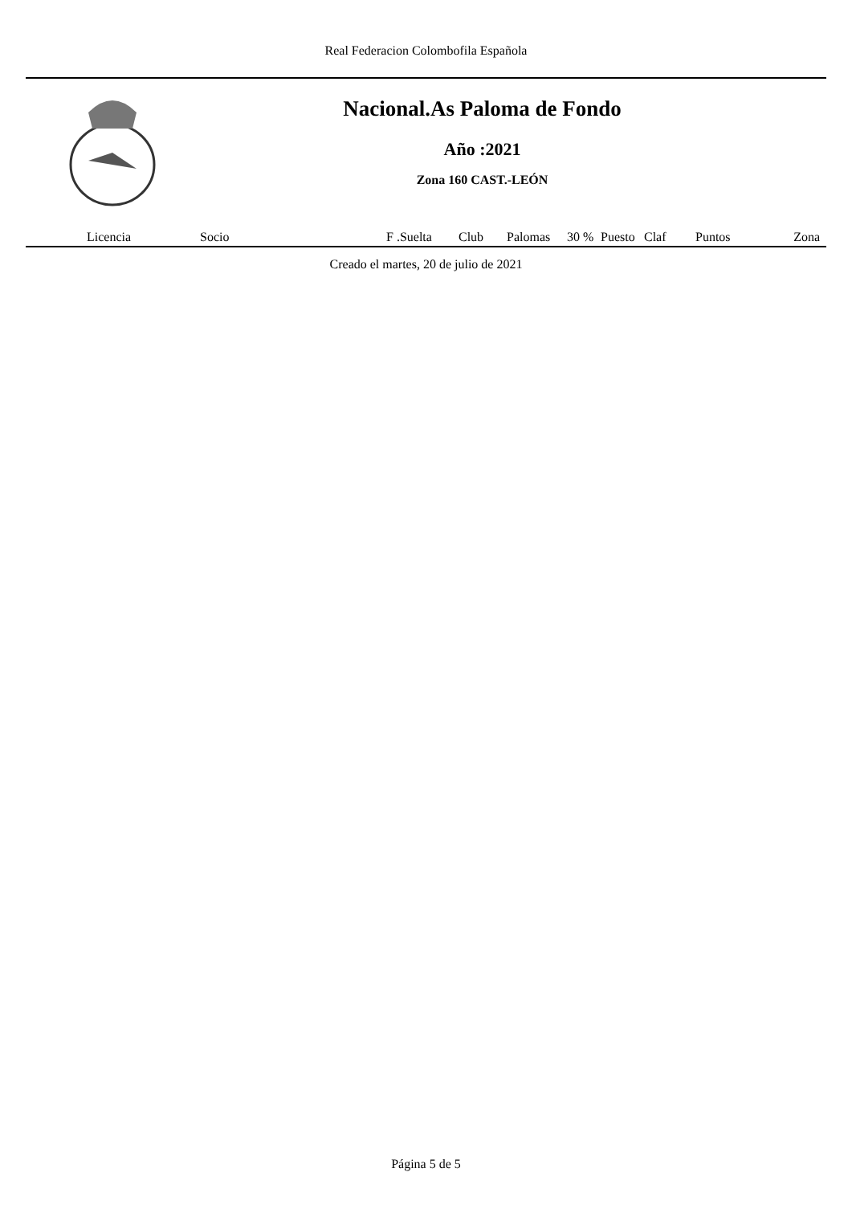Real Federacion Colombofila Española
Nacional.As Paloma de Fondo
Año :2021
Zona 160 CAST.-LEÓN
| Licencia | Socio | F .Suelta | Club | Palomas | 30 % | Puesto | Claf | Puntos | Zona |
| --- | --- | --- | --- | --- | --- | --- | --- | --- | --- |
Creado el martes, 20 de julio de 2021
Página 5 de 5